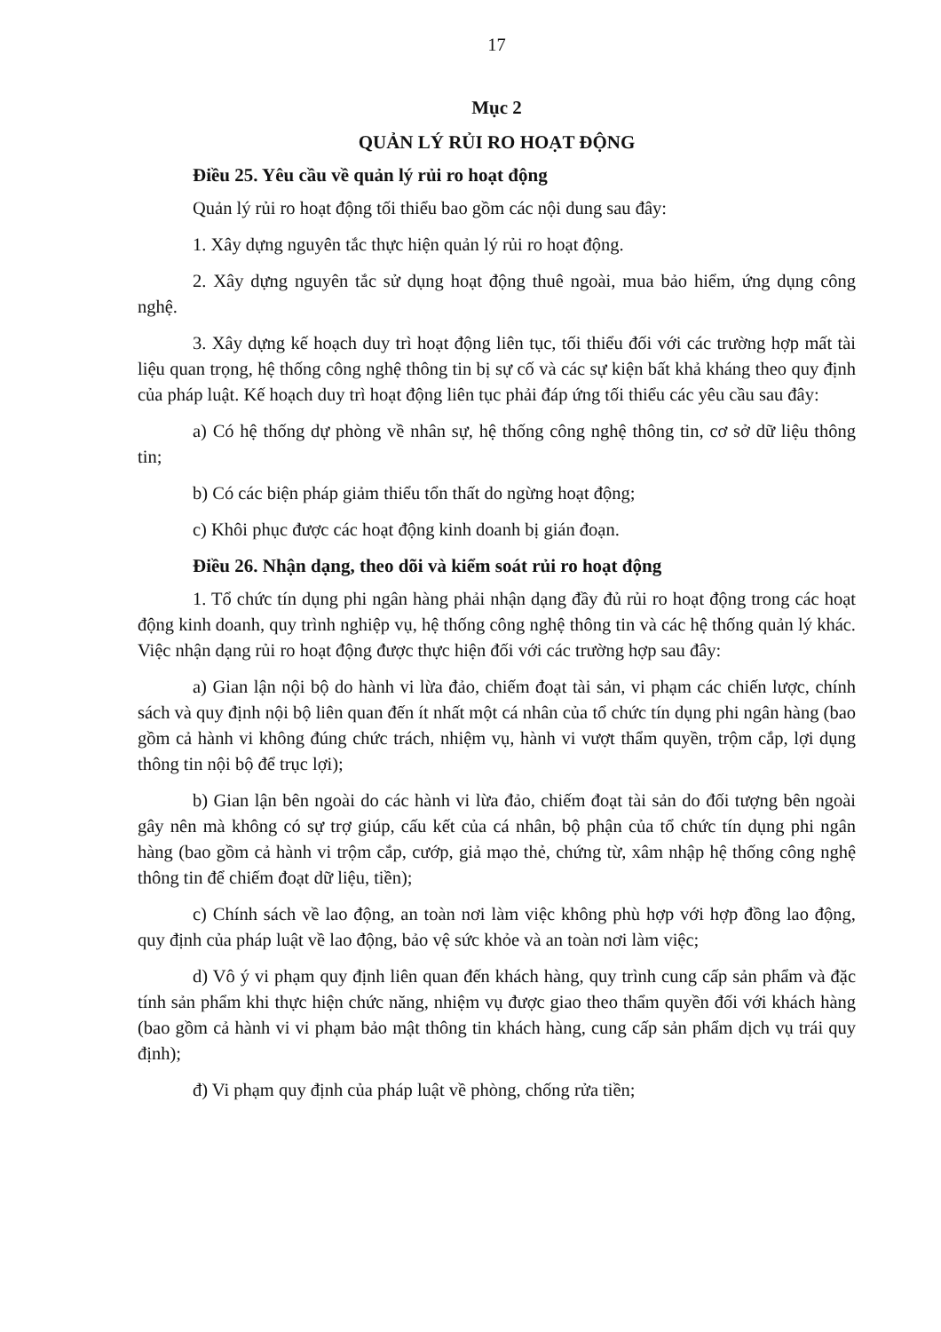17
Mục 2
QUẢN LÝ RỦI RO HOẠT ĐỘNG
Điều 25. Yêu cầu về quản lý rủi ro hoạt động
Quản lý rủi ro hoạt động tối thiểu bao gồm các nội dung sau đây:
1. Xây dựng nguyên tắc thực hiện quản lý rủi ro hoạt động.
2. Xây dựng nguyên tắc sử dụng hoạt động thuê ngoài, mua bảo hiểm, ứng dụng công nghệ.
3. Xây dựng kế hoạch duy trì hoạt động liên tục, tối thiểu đối với các trường hợp mất tài liệu quan trọng, hệ thống công nghệ thông tin bị sự cố và các sự kiện bất khả kháng theo quy định của pháp luật. Kế hoạch duy trì hoạt động liên tục phải đáp ứng tối thiểu các yêu cầu sau đây:
a) Có hệ thống dự phòng về nhân sự, hệ thống công nghệ thông tin, cơ sở dữ liệu thông tin;
b) Có các biện pháp giảm thiểu tổn thất do ngừng hoạt động;
c) Khôi phục được các hoạt động kinh doanh bị gián đoạn.
Điều 26. Nhận dạng, theo dõi và kiểm soát rủi ro hoạt động
1. Tổ chức tín dụng phi ngân hàng phải nhận dạng đầy đủ rủi ro hoạt động trong các hoạt động kinh doanh, quy trình nghiệp vụ, hệ thống công nghệ thông tin và các hệ thống quản lý khác. Việc nhận dạng rủi ro hoạt động được thực hiện đối với các trường hợp sau đây:
a) Gian lận nội bộ do hành vi lừa đảo, chiếm đoạt tài sản, vi phạm các chiến lược, chính sách và quy định nội bộ liên quan đến ít nhất một cá nhân của tổ chức tín dụng phi ngân hàng (bao gồm cả hành vi không đúng chức trách, nhiệm vụ, hành vi vượt thẩm quyền, trộm cắp, lợi dụng thông tin nội bộ để trục lợi);
b) Gian lận bên ngoài do các hành vi lừa đảo, chiếm đoạt tài sản do đối tượng bên ngoài gây nên mà không có sự trợ giúp, cấu kết của cá nhân, bộ phận của tổ chức tín dụng phi ngân hàng (bao gồm cả hành vi trộm cắp, cướp, giả mạo thẻ, chứng từ, xâm nhập hệ thống công nghệ thông tin để chiếm đoạt dữ liệu, tiền);
c) Chính sách về lao động, an toàn nơi làm việc không phù hợp với hợp đồng lao động, quy định của pháp luật về lao động, bảo vệ sức khỏe và an toàn nơi làm việc;
d) Vô ý vi phạm quy định liên quan đến khách hàng, quy trình cung cấp sản phẩm và đặc tính sản phẩm khi thực hiện chức năng, nhiệm vụ được giao theo thẩm quyền đối với khách hàng (bao gồm cả hành vi vi phạm bảo mật thông tin khách hàng, cung cấp sản phẩm dịch vụ trái quy định);
đ) Vi phạm quy định của pháp luật về phòng, chống rửa tiền;